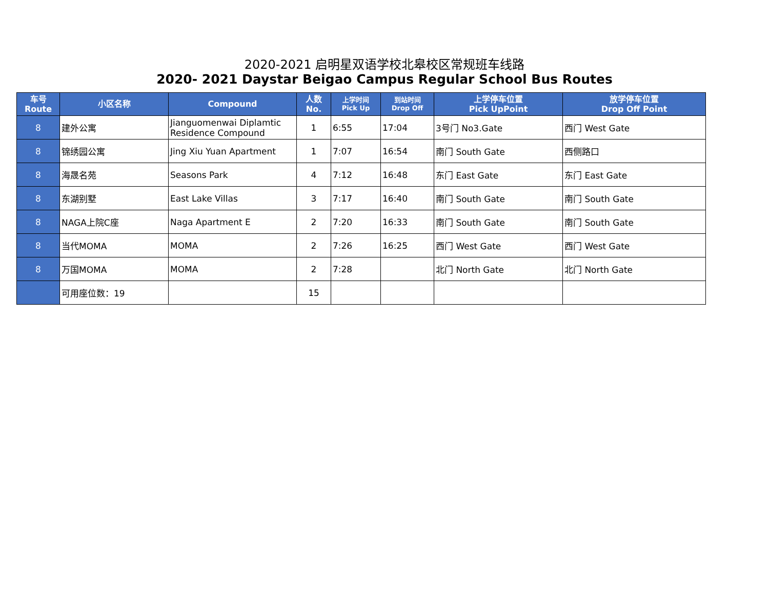2020-2021 启明星双语学校北皋校区常规班车线路
2020- 2021 Daystar Beigao Campus Regular School Bus Routes
| 车号 Route | 小区名称 | Compound | 人数 No. | 上学时间 Pick Up | 到站时间 Drop Off | 上学停车位置 Pick UpPoint | 放学停车位置 Drop Off Point |
| --- | --- | --- | --- | --- | --- | --- | --- |
| 8 | 建外公寓 | Jianguomenwai Diplamtic Residence Compound | 1 | 6:55 | 17:04 | 3号门 No3.Gate | 西门 West Gate |
| 8 | 锦绣园公寓 | Jing Xiu Yuan Apartment | 1 | 7:07 | 16:54 | 南门 South Gate | 西侧路口 |
| 8 | 海晟名苑 | Seasons Park | 4 | 7:12 | 16:48 | 东门 East Gate | 东门 East Gate |
| 8 | 东湖别墅 | East Lake Villas | 3 | 7:17 | 16:40 | 南门 South Gate | 南门 South Gate |
| 8 | NAGA上院C座 | Naga Apartment E | 2 | 7:20 | 16:33 | 南门 South Gate | 南门 South Gate |
| 8 | 当代MOMA | MOMA | 2 | 7:26 | 16:25 | 西门 West Gate | 西门 West Gate |
| 8 | 万国MOMA | MOMA | 2 | 7:28 | | 北门 North Gate | 北门 North Gate |
| | 可用座位数：19 | | 15 | | | | |